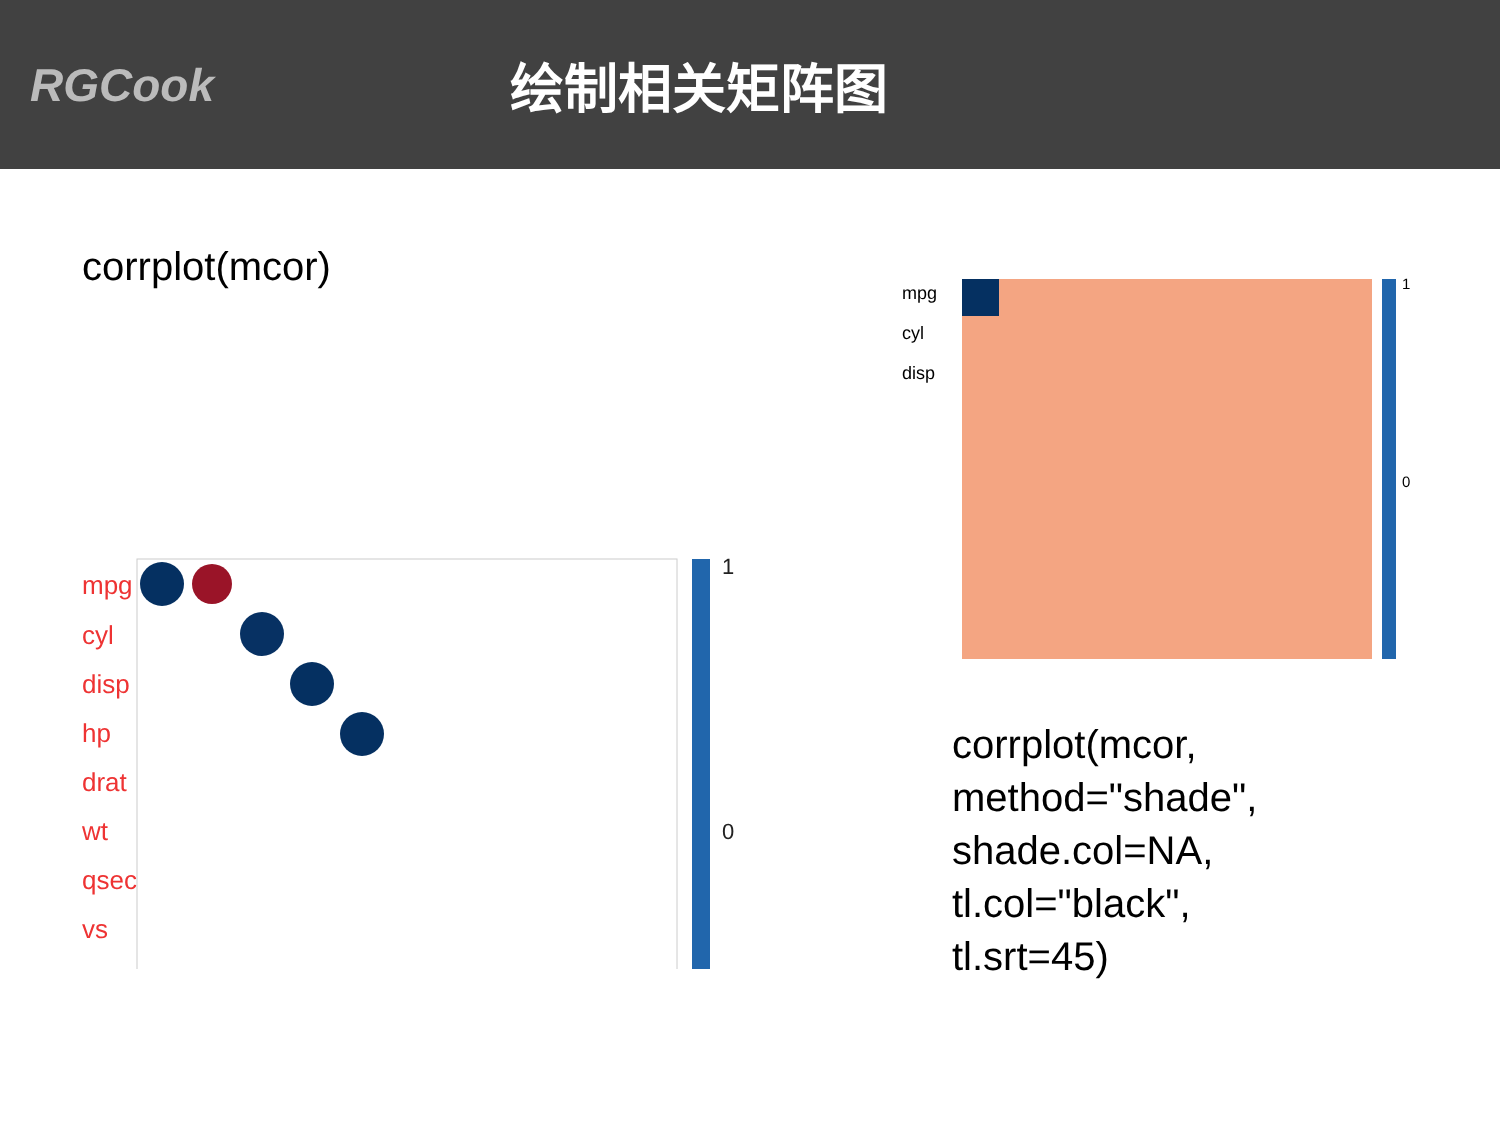RGCook
绘制相关矩阵图
corrplot(mcor)
mpg
cyl
disp
hp
drat
wt
qsec
vs
1
0
mpg
cyl
disp
1
0
corrplot(mcor,
method="shade",
shade.col=NA,
tl.col="black",
tl.srt=45)